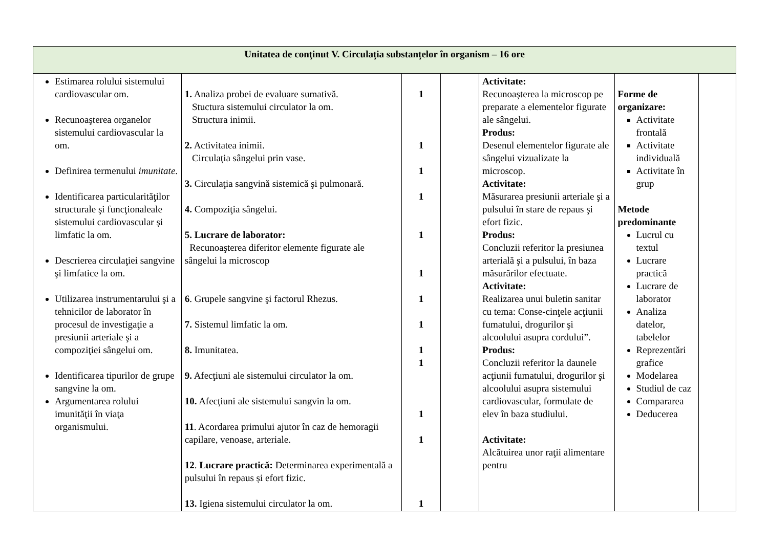| Unitatea de conţinut V. Circulația substanțelor în organism – 16 ore | | | | | | |
| --- | --- | --- | --- | --- | --- | --- |
| Estimarea rolului sistemului cardiovascular om. Recunoaşterea organelor sistemului cardiovascular la om. Definirea termenului imunitate . Identificarea particularităţilor structurale şi funcţionaleale sistemului cardiovascular şi limfatic la om. Descrierea circulaţiei sangvine şi limfatice la om. Utilizarea instrumentarului şi a tehnicilor de laborator în procesul de investigaţie a presiunii arteriale şi a compoziţiei sângelui om. Identificarea tipurilor de grupe sangvine la om. Argumentarea rolului imunităţii în viaţa organismului. | 1. Analiza probei de evaluare sumativă. Stuctura sistemului circulator la om. Structura inimii. 2. Activitatea inimii. Circulaţia sângelui prin vase. 3. Circulaţia sangvină sistemică şi pulmonară. 4. Compoziţia sângelui. 5. Lucrare de laborator: Recunoaşterea diferitor elemente figurate ale sângelui la microscop 6 . Grupele sangvine şi factorul Rhezus. 7. Sistemul limfatic la om. 8. Imunitatea. 9. Afecţiuni ale sistemului circulator la om. 10. Afecţiuni ale sistemului sangvin la om. 11 . Acordarea primului ajutor în caz de hemoragii capilare, venoase, arteriale. 12 . Lucrare practică: Determinarea experimentală a pulsului în repaus și efort fizic. 13. Igiena sistemului circulator la om. | 1 1 1 1 1 1 1 1 1 1 1 1 1 | | Activitate: Recunoaşterea la microscop pe preparate a elementelor figurate ale sângelui. Produs: Desenul elementelor figurate ale sângelui vizualizate la microscop. Activitate: Măsurarea presiunii arteriale şi a pulsului în stare de repaus şi efort fizic. Produs: Concluzii referitor la presiunea arterială şi a pulsului, în baza măsurărilor efectuate. Activitate: Realizarea unui buletin sanitar cu tema: Conse-cinţele acţiunii fumatului, drogurilor şi alcoolului asupra cordului”. Produs: Concluzii referitor la daunele acţiunii fumatului, drogurilor şi alcoolului asupra sistemului cardiovascular, formulate de elev în baza studiului. Activitate: Alcătuirea unor raţii alimentare pentru | Forme de organizare: Activitate frontală Activitate individuală Activitate în grup Metode predominante Lucrul cu textul Lucrare practică Lucrare de laborator Analiza datelor, tabelelor Reprezentări grafice Modelarea Studiul de caz Compararea Deducerea | |